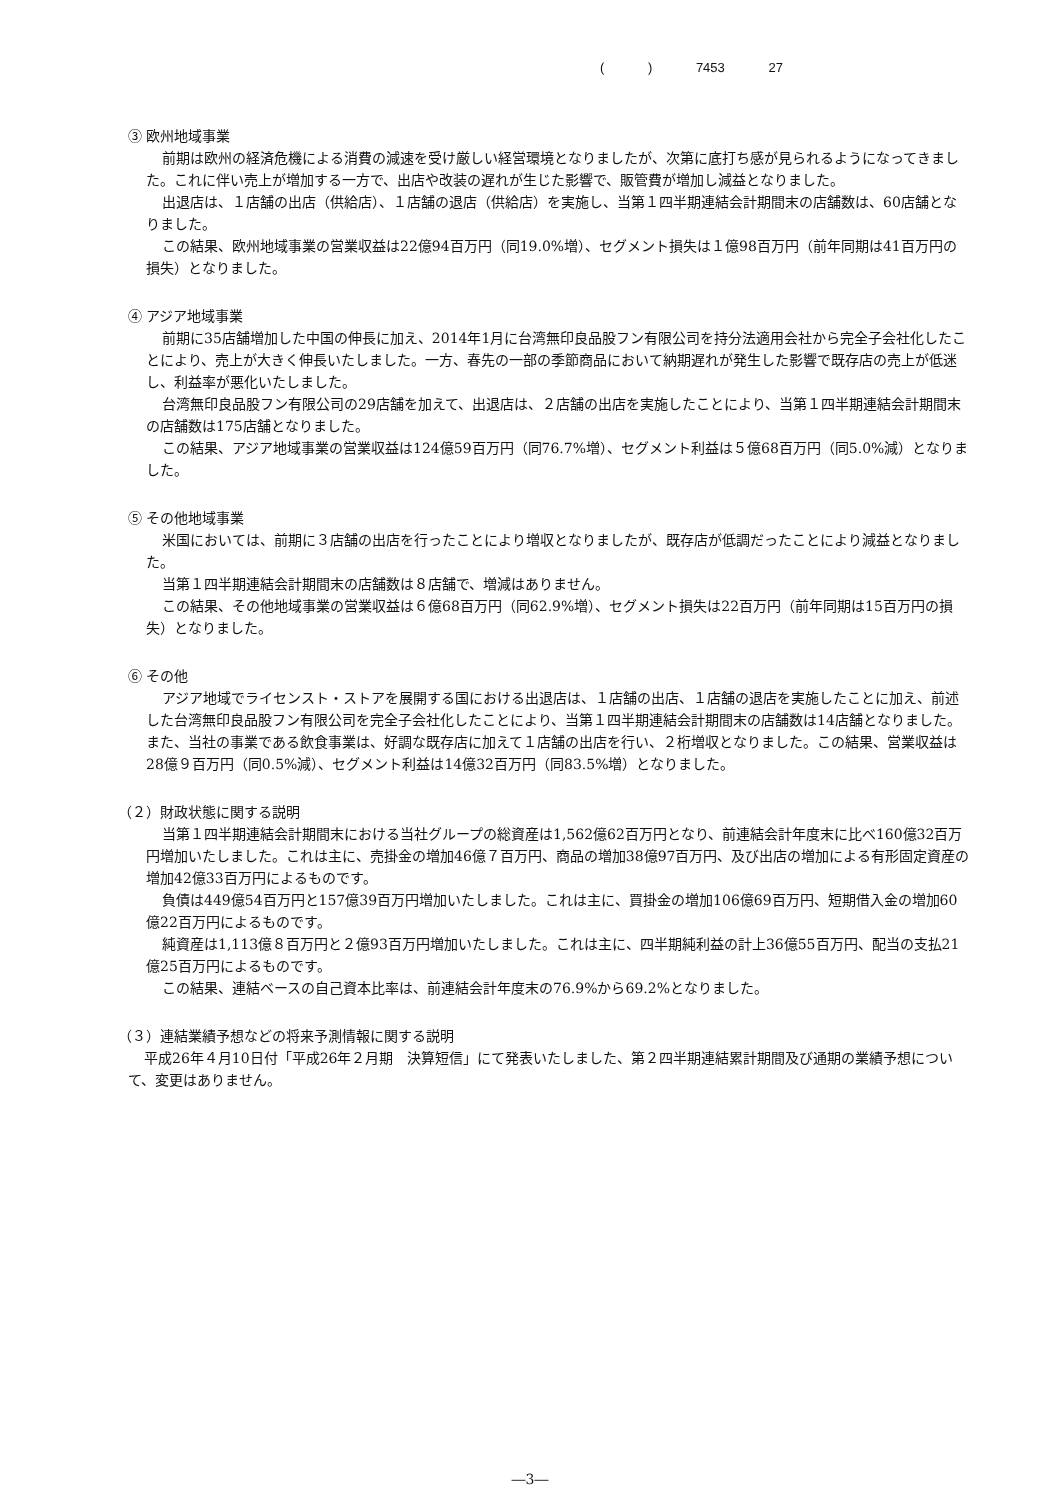( ) 7453 27
③ 欧州地域事業
前期は欧州の経済危機による消費の減速を受け厳しい経営環境となりましたが、次第に底打ち感が見られるようになってきました。これに伴い売上が増加する一方で、出店や改装の遅れが生じた影響で、販管費が増加し減益となりました。
出退店は、１店舗の出店（供給店）、１店舗の退店（供給店）を実施し、当第１四半期連結会計期間末の店舗数は、60店舗となりました。
この結果、欧州地域事業の営業収益は22億94百万円（同19.0%増）、セグメント損失は１億98百万円（前年同期は41百万円の損失）となりました。
④ アジア地域事業
前期に35店舗増加した中国の伸長に加え、2014年1月に台湾無印良品股フン有限公司を持分法適用会社から完全子会社化したことにより、売上が大きく伸長いたしました。一方、春先の一部の季節商品において納期遅れが発生した影響で既存店の売上が低迷し、利益率が悪化いたしました。
台湾無印良品股フン有限公司の29店舗を加えて、出退店は、２店舗の出店を実施したことにより、当第１四半期連結会計期間末の店舗数は175店舗となりました。
この結果、アジア地域事業の営業収益は124億59百万円（同76.7%増）、セグメント利益は５億68百万円（同5.0%減）となりました。
⑤ その他地域事業
米国においては、前期に３店舗の出店を行ったことにより増収となりましたが、既存店が低調だったことにより減益となりました。
当第１四半期連結会計期間末の店舗数は８店舗で、増減はありません。
この結果、その他地域事業の営業収益は６億68百万円（同62.9%増）、セグメント損失は22百万円（前年同期は15百万円の損失）となりました。
⑥ その他
アジア地域でライセンスト・ストアを展開する国における出退店は、１店舗の出店、１店舗の退店を実施したことに加え、前述した台湾無印良品股フン有限公司を完全子会社化したことにより、当第１四半期連結会計期間末の店舗数は14店舗となりました。また、当社の事業である飲食事業は、好調な既存店に加えて１店舗の出店を行い、２桁増収となりました。この結果、営業収益は28億９百万円（同0.5%減）、セグメント利益は14億32百万円（同83.5%増）となりました。
（２）財政状態に関する説明
当第１四半期連結会計期間末における当社グループの総資産は1,562億62百万円となり、前連結会計年度末に比べ160億32百万円増加いたしました。これは主に、売掛金の増加46億７百万円、商品の増加38億97百万円、及び出店の増加による有形固定資産の増加42億33百万円によるものです。
負債は449億54百万円と157億39百万円増加いたしました。これは主に、買掛金の増加106億69百万円、短期借入金の増加60億22百万円によるものです。
純資産は1,113億８百万円と２億93百万円増加いたしました。これは主に、四半期純利益の計上36億55百万円、配当の支払21億25百万円によるものです。
この結果、連結ベースの自己資本比率は、前連結会計年度末の76.9%から69.2%となりました。
（３）連結業績予想などの将来予測情報に関する説明
平成26年４月10日付「平成26年２月期　決算短信」にて発表いたしました、第２四半期連結累計期間及び通期の業績予想について、変更はありません。
―3―